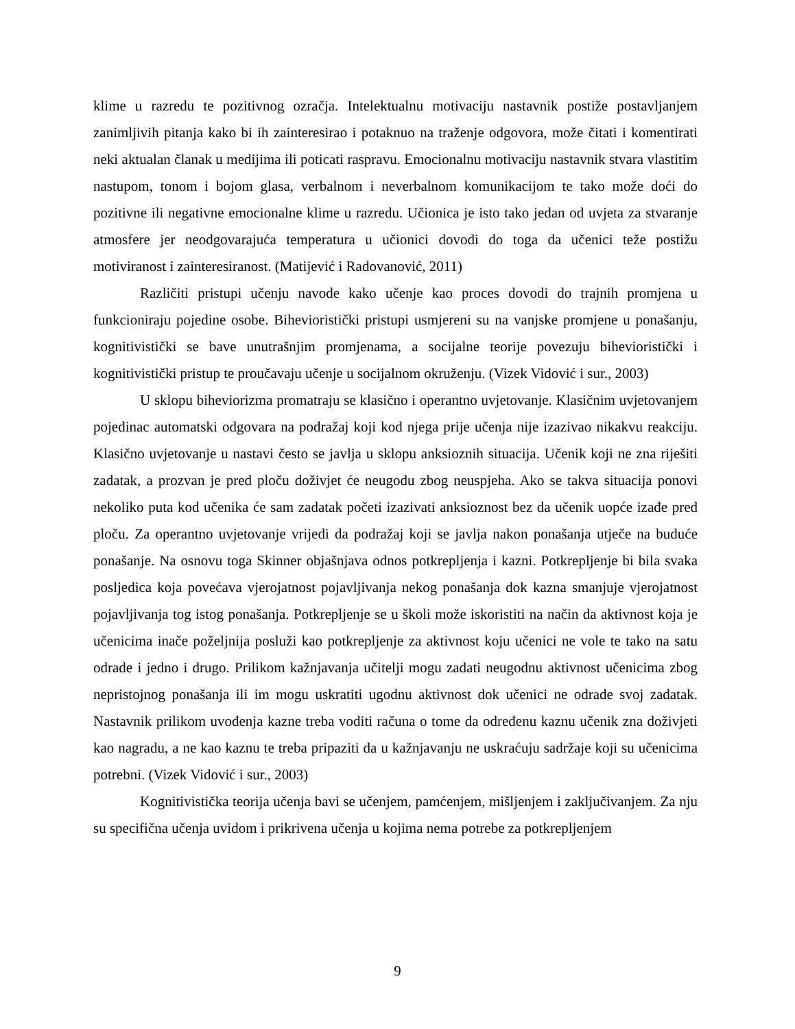klime u razredu te pozitivnog ozračja. Intelektualnu motivaciju nastavnik postiže postavljanjem zanimljivih pitanja kako bi ih zainteresirao i potaknuo na traženje odgovora, može čitati i komentirati neki aktualan članak u medijima ili poticati raspravu. Emocionalnu motivaciju nastavnik stvara vlastitim nastupom, tonom i bojom glasa, verbalnom i neverbalnom komunikacijom te tako može doći do pozitivne ili negativne emocionalne klime u razredu. Učionica je isto tako jedan od uvjeta za stvaranje atmosfere jer neodgovarajuća temperatura u učionici dovodi do toga da učenici teže postižu motiviranost i zainteresiranost. (Matijević i Radovanović, 2011)
Različiti pristupi učenju navode kako učenje kao proces dovodi do trajnih promjena u funkcioniraju pojedine osobe. Bihevioristički pristupi usmjereni su na vanjske promjene u ponašanju, kognitivistički se bave unutrašnjim promjenama, a socijalne teorije povezuju bihevioristički i kognitivistički pristup te proučavaju učenje u socijalnom okruženju. (Vizek Vidović i sur., 2003)
U sklopu biheviorizma promatraju se klasično i operantno uvjetovanje. Klasičnim uvjetovanjem pojedinac automatski odgovara na podražaj koji kod njega prije učenja nije izazivao nikakvu reakciju. Klasično uvjetovanje u nastavi često se javlja u sklopu anksioznih situacija. Učenik koji ne zna riješiti zadatak, a prozvan je pred ploču doživjet će neugodu zbog neuspjeha. Ako se takva situacija ponovi nekoliko puta kod učenika će sam zadatak početi izazivati anksioznost bez da učenik uopće izađe pred ploču. Za operantno uvjetovanje vrijedi da podražaj koji se javlja nakon ponašanja utječe na buduće ponašanje. Na osnovu toga Skinner objašnjava odnos potkrepljenja i kazni. Potkrepljenje bi bila svaka posljedica koja povećava vjerojatnost pojavljivanja nekog ponašanja dok kazna smanjuje vjerojatnost pojavljivanja tog istog ponašanja. Potkrepljenje se u školi može iskoristiti na način da aktivnost koja je učenicima inače poželjnija posluži kao potkrepljenje za aktivnost koju učenici ne vole te tako na satu odrade i jedno i drugo. Prilikom kažnjavanja učitelji mogu zadati neugodnu aktivnost učenicima zbog nepristojnog ponašanja ili im mogu uskratiti ugodnu aktivnost dok učenici ne odrade svoj zadatak. Nastavnik prilikom uvođenja kazne treba voditi računa o tome da određenu kaznu učenik zna doživjeti kao nagradu, a ne kao kaznu te treba pripaziti da u kažnjavanju ne uskraćuju sadržaje koji su učenicima potrebni. (Vizek Vidović i sur., 2003)
Kognitivistička teorija učenja bavi se učenjem, pamćenjem, mišljenjem i zaključivanjem. Za nju su specifična učenja uvidom i prikrivena učenja u kojima nema potrebe za potkrepljenjem
9